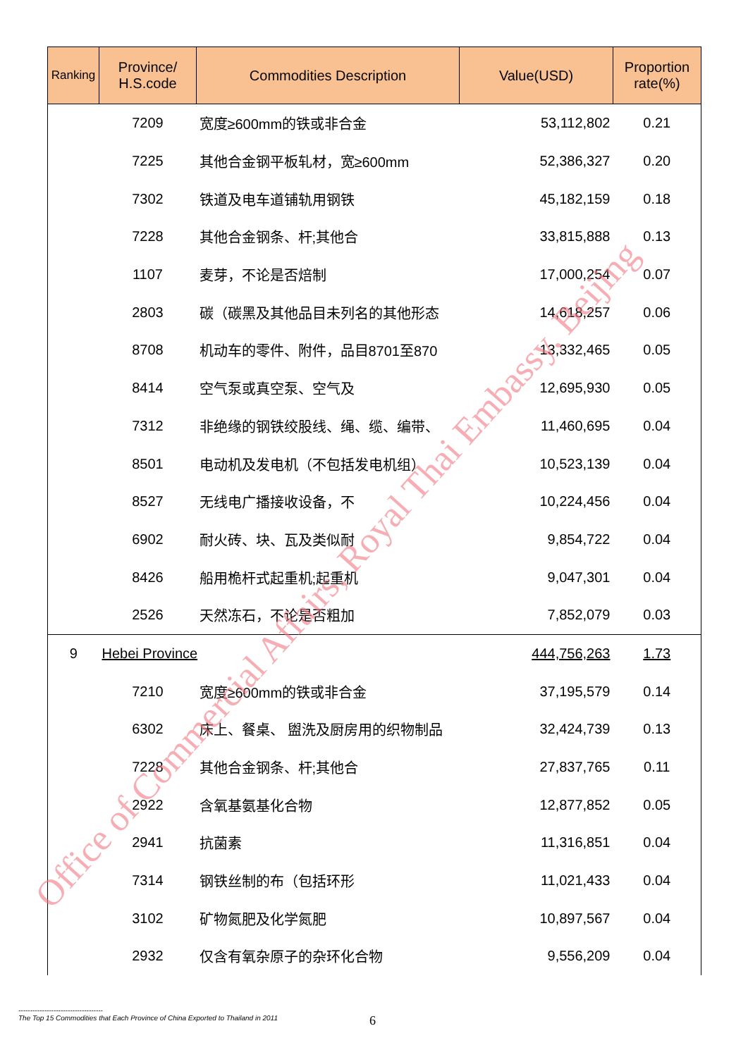| Ranking | Province/ H.S.code | Commodities Description | Value(USD) | Proportion rate(%) |
| --- | --- | --- | --- | --- |
| | 7209 | 宽度≥600mm的铁或非合金 | 53,112,802 | 0.21 |
| | 7225 | 其他合金钢平板轧材，宽≥600mm | 52,386,327 | 0.20 |
| | 7302 | 铁道及电车道铺轨用钢铁 | 45,182,159 | 0.18 |
| | 7228 | 其他合金钢条、杆;其他合 | 33,815,888 | 0.13 |
| | 1107 | 麦芽，不论是否焙制 | 17,000,254 | 0.07 |
| | 2803 | 碳（碳黑及其他品目未列名的其他形态 | 14,618,257 | 0.06 |
| | 8708 | 机动车的零件、附件，品目8701至870 | 13,332,465 | 0.05 |
| | 8414 | 空气泵或真空泵、空气及 | 12,695,930 | 0.05 |
| | 7312 | 非绝缘的钢铁绞股线、绳、缆、编带、 | 11,460,695 | 0.04 |
| | 8501 | 电动机及发电机（不包括发电机组） | 10,523,139 | 0.04 |
| | 8527 | 无线电广播接收设备，不 | 10,224,456 | 0.04 |
| | 6902 | 耐火砖、块、瓦及类似耐 | 9,854,722 | 0.04 |
| | 8426 | 船用桅杆式起重机;起重机 | 9,047,301 | 0.04 |
| | 2526 | 天然冻石，不论是否粗加 | 7,852,079 | 0.03 |
| 9 | Hebei Province | | 444,756,263 | 1.73 |
| | 7210 | 宽度≥600mm的铁或非合金 | 37,195,579 | 0.14 |
| | 6302 | 床上、餐桌、 盥洗及厨房用的织物制品 | 32,424,739 | 0.13 |
| | 7228 | 其他合金钢条、杆;其他合 | 27,837,765 | 0.11 |
| | 2922 | 含氧基氨基化合物 | 12,877,852 | 0.05 |
| | 2941 | 抗菌素 | 11,316,851 | 0.04 |
| | 7314 | 钢铁丝制的布（包括环形 | 11,021,433 | 0.04 |
| | 3102 | 矿物氮肥及化学氮肥 | 10,897,567 | 0.04 |
| | 2932 | 仅含有氧杂原子的杂环化合物 | 9,556,209 | 0.04 |
Office of Commercial Affairs, Royal Thai Embassy, Beijing
------------------------------------
The Top 15 Commodities that Each Province of China Exported to Thailand in 2011
6